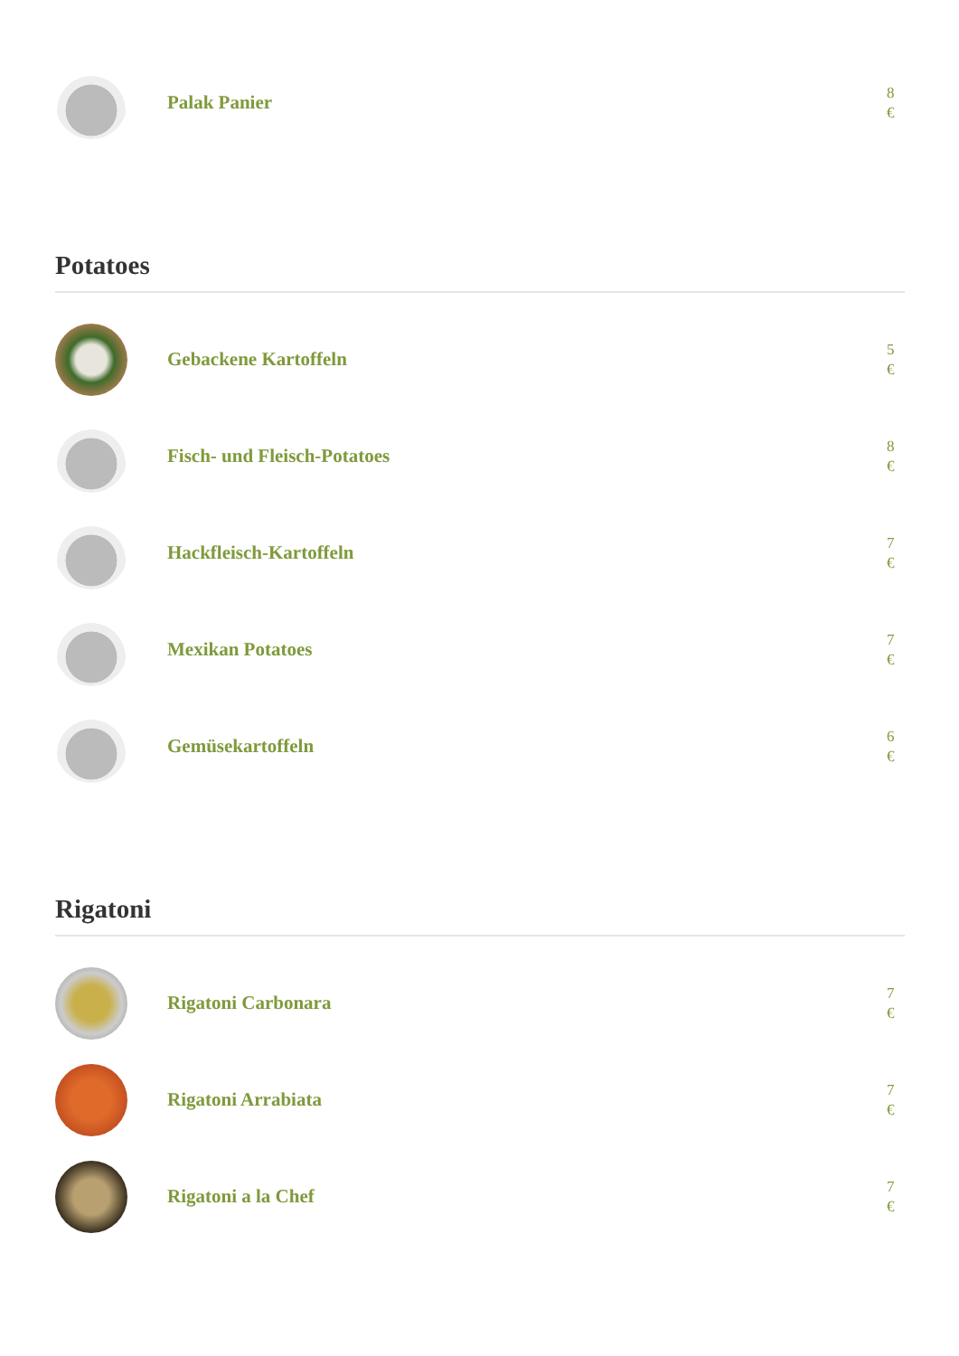Palak Panier
8
€
Potatoes
Gebackene Kartoffeln
5
€
Fisch- und Fleisch-Potatoes
8
€
Hackfleisch-Kartoffeln
7
€
Mexikan Potatoes
7
€
Gemüsekartoffeln
6
€
Rigatoni
Rigatoni Carbonara
7
€
Rigatoni Arrabiata
7
€
Rigatoni a la Chef
7
€